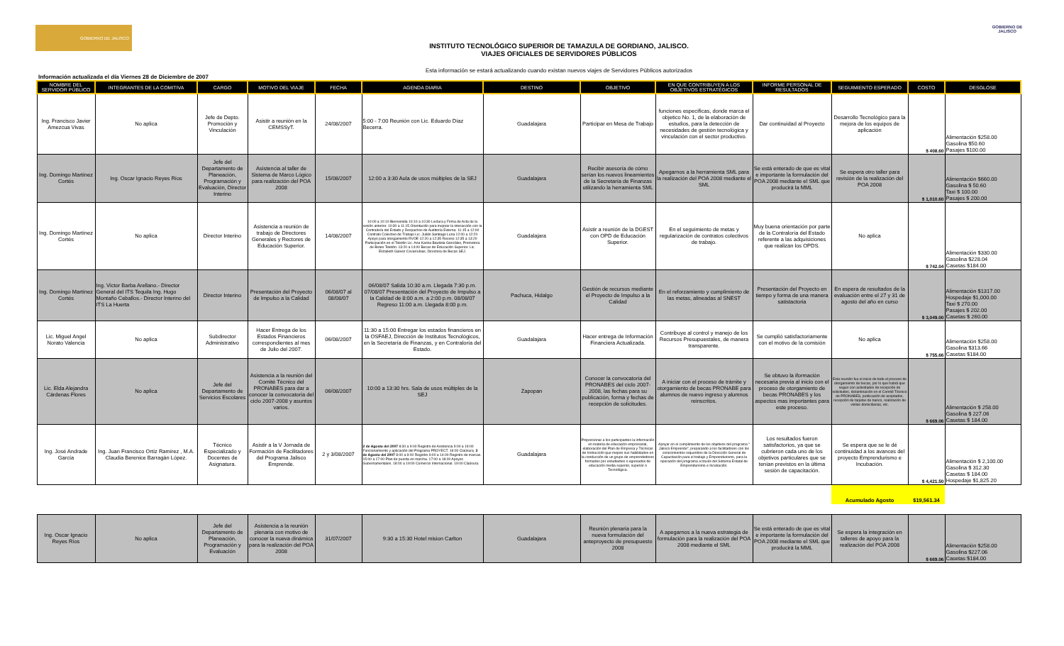GOBIERNO DE JALISCO
INSTITUTO TECNOLÓGICO SUPERIOR DE TAMAZULA DE GORDIANO, JALISCO.
VIAJES OFICIALES DE SERVIDORES PÚBLICOS
Esta información se estará actualizando cuando existan nuevos viajes de Servidores Públicos autorizados
GOBIERNO DE JALISCO
Información actualizada el día Viernes 28 de Diciembre de 2007
| NOMBRE DEL SERVIDOR PÚBLICO | INTEGRANTES DE LA COMITIVA | CARGO | MOTIVO DEL VIAJE | FECHA | AGENDA DIARIA | DESTINO | OBJETIVO | EN QUE CONTRIBUYEN A LOS OBJETIVOS ESTRATÉGICOS | INFORME PERSONAL DE RESULTADOS | SEGUIMIENTO ESPERADO | COSTO | DESGLOSE |
| --- | --- | --- | --- | --- | --- | --- | --- | --- | --- | --- | --- | --- |
| Ing. Francisco Javier Amezcua Vivas | No aplica | Jefe de Depto. Promoción y Vinculación | Asistir a reunión en la CEMSSyT. | 24/08/2007 | 5:00 - 7:00 Reunión con Lic. Eduardo Díaz Becerra. | Guadalajara | Participar en Mesa de Trabajo | funciones específicas, donde marca el objetico No. 1, de la elaboración de estudios, para la detección de necesidades de gestión tecnológica y vinculación con el sector productivo. | Dar continuidad al Proyecto | Desarrollo Tecnológico para la mejora de los equipos de aplicación | $ 408.60 | Alimentación $258.00 Gasolina $50.60 Pasajes $100.00 |
| Ing. Domingo Martínez Cortés | Ing. Oscar Ignacio Reyes Ríos | Jefe del Departamento de Planeación, Programación y Evaluación, Director Interino | Asistencia al taller de Sistema de Marco Lógico para realización del POA 2008 | 15/08/2007 | 12:00 a 3:30 Aula de usos múltiples de la SEJ | Guadalajara | Recibir asesoría de cómo serían los nuevos lineamientos de la Secretaría de Finanzas utilizando la herramienta SML | Apegarnos a la herramienta SML para la realización del POA 2008 mediante el SML | Se está enterado de que es vital e importante la formulación del POA 2008 mediante el SML que producirá la MML | Se espera otro taller para revisión de la realización del POA 2008 | $ 1,010.60 | Alimentación $660.00 Gasolina $ 50.60 Taxi $ 100.00 Pasajes $ 200.00 |
| Ing. Domingo Martínez Cortés | No aplica | Director Interino | Asistencia a reunión de trabajo de Directores Generales y Rectores de Educación Superior. | 14/08/2007 | 10:00 a 10:10 Bienvenida 10:10 a 10:30 Lectura y Firma de Acta de la sesión anterior. 10:30 a 11:15 Orientación para mejorar la interacción con la Contraloría del Estado y Despachos de Auditoría Externa. 11:15 a 12:00 Contrato Colectivo de Trabajo Lic. Julián Santiago Luna 12:00 a 12:20 Apoyo para otorgamiento RVOE 12:20 a 12:35 Receso 12:35 a 13:20 Participación en el Teletón Lic. Ana Karina Bautista Gonzáles, Promotora de Boteo Teletón. 13:20 a 14:00 Becas de Educación Superior. Lic. Elizabeth Galvez Covarrubias, Directora de Becas SEJ. | Guadalajara | Asistir a reunión de la DGEST con OPD de Educación Superior. | En el seguimiento de metas y regularización de contratos colectivos de trabajo. | Muy buena orientación por parte de la Contraloría del Estado referente a las adquisiciones que realizan los OPDS. | No aplica | $ 742.04 | Alimentación $330.00 Gasolina $228.04 Casetas $184.00 |
| Ing. Domingo Martínez Cortés | Ing. Victor Barba Arellano.- Director General del ITS Tequila Ing. Hugo Montaño Ceballos.- Director Interino del ITS La Huerta | Director Interino | Presentación del Proyecto de Impulso a la Calidad | 06/08/07 al 08/08/07 | 06/08/07 Salida 10:30 a.m. Llegada 7:30 p.m. 07/08/07 Presentación del Proyecto de Impulso a la Calidad de 8:00 a.m. a 2:00 p.m. 08/08/07 Regreso 11:00 a.m. Llegada 8:00 p.m. | Pachuca, Hidalgo | Gestión de recursos mediante el Proyecto de Impulso a la Calidad | En el reforzamiento y cumplimiento de las metas, alineadas al SNEST | Presentación del Proyecto en tiempo y forma de una manera satistactoria | En espera de resultados de la evaluación entre el 27 y 31 de agosto del año en curso | $ 3,049.00 | Alimentación $1317.00 Hospedaje $1,000.00 Taxi $ 270.00 Pasajes $ 202.00 Casetas $ 260.00 |
| Lic. Miguel Angel Norato Valencia | No aplica | Subdirector Administrativo | Hacer Entrega de los Estados Financieros correspondientes al mes de Julio del 2007. | 06/08/2007 | 11:30 a 15:00 Entregar los estados financieros en la OSFAEJ, Dirección de Institutos Tecnológicos, en la Secretaría de Finanzas, y en Contraloría del Estado. | Guadalajara | Hacer entrega de Información Financiera Actualizada. | Contribuye al control y manejo de los Recursos Presupuestales, de manera transparente. | Se cumplió satisfactoriamente con el motivo de la comisión | No aplica | $ 755.66 | Alimentación $258.00 Gasolina $313.66 Casetas $184.00 |
| Lic. Elda Alejandra Cárdenas Flores | No aplica | Jefe del Departamento de Servicios Escolares | Asistencia a la reunión del Comité Técnico del PRONABES para dar a conocer la convocatoria del ciclo 2007-2008 y asuntos varios. | 06/08/2007 | 10:00 a 13:30 hrs. Sala de usos múltiples de la SEJ | Zapopan | Conocer la convocatoria del PRONABES del ciclo 2007-2008, las fechas para su publicación, forma y fechas de recepción de solicitudes. | A iniciar con el proceso de trámite y otorgamiento de becas PRONABE para alumnos de nuevo ingreso y alumnos reinscritos. | Se obtuvo la iformación necesaria previa al inicio con el proceso de otorgamiento de becas PRONABES y los aspectos mas importantes para este proceso. | Esta reunión fue el inicio de todo el proceso de otorgamiento de becas, por lo que habrá que seguir con actividades de recepción de solicitudes, dictaminación en el Comité Técnico de PRONABES, publicación de aceptados, recepción de tarjetas de banco, realización de visitas domiciliarias, etc. | $ 669.06 | Alimentación $ 258.00 Gasolina $ 227.06 Casetas $ 184.00 |
| Ing. José Andrade García | Ing. Juan Francisco Ortíz Ramírez , M.A. Claudia Berenice Barragán López. | Técnico Especializado y Docentes de Asignatura. | Asistir a la V Jornada de Formación de Facilitadores del Programa Jalisco Emprende. | 2 y 3/08/2007 | 2 de Agosto del 2007 8:30 a 9:00 Registro de Asistencia 9:00 a 19:00 Funcionamiento y aplicación del Programa PROYECT. 19:00 Claúsura. 3 de Agosto del 2007 8:00 a 9:00 Registro 9:00 a 14:00 Registro de marcas. 15:00 a 17:00 Plan de puesta en marcha. 17:00 a 18:00 Apoyos Gubernamentales. 18:00 a 19:00 Comercio Internacional. 19:00 Claúsura. | Guadalajara | Proporcionar a los participantes la información en materia de educación empresarial, elaboración del Plan de Empresa y Técnicas de Instrucción que mejore sus habilidades en la conducción de un grupo de emprendedores formados por estudiantes o egresados de educación media superior, superior o Tecnológica. | Apoyar en el cumplimiento de los objetivos del programa " Jalisco Emprende", preparando a los facilitadores con los conocimientos requeridos de la Dirección General de Capacitación para el trabajo y Emprendurismo, para la operación del programa a través del Sistema Estatal de Emprendurismo e Incubación. | Los resultados fueron satisfactorios, ya que se cubrieron cada uno de los objetivos particulares que se tenían previstos en la última sesión de capacitación. | Se espera que se le dé continuidad a los avances del proyecto Emprendurismo e Incubación. | $ 4,421.50 | Alimentación $ 2,100.00 Gasolina $ 312.30 Casetas $ 184.00 Hospedaje $1,825.20 |
| | | | | | | | | | | Acumulado Agosto | $19,561.34 | |
| Ing. Oscar Ignacio Reyes Ríos | No aplica | Jefe del Departamento de Planeación, Programación y Evaluación | Asistencia a la reunión plenaria con motivo de conocer la nueva dinámica para la realización del POA 2008 | 31/07/2007 | 9:30 a 15:30 Hotel mision Carlton | Guadalajara | Reunión plenaria para la nueva formulación del anteproyecto de presupuesto 2008 | A apegarnos a la nueva estrategia de formulación para la realización del POA 2008 mediante el SML | Se está enterado de que es vital e importante la formulación del POA 2008 mediante el SML que producirá la MML | Se espera la integración en talleres de apoyo para la realización del POA 2008 | $ 669.06 | Alimentación $258.00 Gasolina $227.06 Casetas $184.00 |